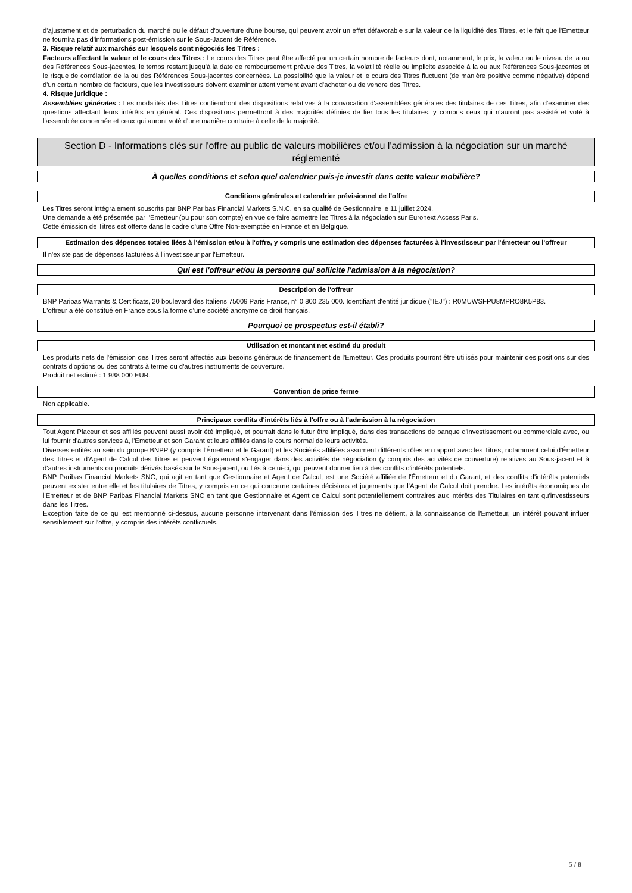d'ajustement et de perturbation du marché ou le défaut d'ouverture d'une bourse, qui peuvent avoir un effet défavorable sur la valeur de la liquidité des Titres, et le fait que l'Emetteur ne fournira pas d'informations post-émission sur le Sous-Jacent de Référence.
3. Risque relatif aux marchés sur lesquels sont négociés les Titres :
Facteurs affectant la valeur et le cours des Titres : Le cours des Titres peut être affecté par un certain nombre de facteurs dont, notamment, le prix, la valeur ou le niveau de la ou des Références Sous-jacentes, le temps restant jusqu'à la date de remboursement prévue des Titres, la volatilité réelle ou implicite associée à la ou aux Références Sous-jacentes et le risque de corrélation de la ou des Références Sous-jacentes concernées. La possibilité que la valeur et le cours des Titres fluctuent (de manière positive comme négative) dépend d'un certain nombre de facteurs, que les investisseurs doivent examiner attentivement avant d'acheter ou de vendre des Titres.
4. Risque juridique :
Assemblées générales : Les modalités des Titres contiendront des dispositions relatives à la convocation d'assemblées générales des titulaires de ces Titres, afin d'examiner des questions affectant leurs intérêts en général. Ces dispositions permettront à des majorités définies de lier tous les titulaires, y compris ceux qui n'auront pas assisté et voté à l'assemblée concernée et ceux qui auront voté d'une manière contraire à celle de la majorité.
Section D - Informations clés sur l'offre au public de valeurs mobilières et/ou l'admission à la négociation sur un marché réglementé
À quelles conditions et selon quel calendrier puis-je investir dans cette valeur mobilière?
Conditions générales et calendrier prévisionnel de l'offre
Les Titres seront intégralement souscrits par BNP Paribas Financial Markets S.N.C. en sa qualité de Gestionnaire le 11 juillet 2024.
Une demande a été présentée par l'Emetteur (ou pour son compte) en vue de faire admettre les Titres à la négociation sur Euronext Access Paris.
Cette émission de Titres est offerte dans le cadre d'une Offre Non-exemptée en France et en Belgique.
Estimation des dépenses totales liées à l'émission et/ou à l'offre, y compris une estimation des dépenses facturées à l'investisseur par l'émetteur ou l'offreur
Il n'existe pas de dépenses facturées à l'investisseur par l'Emetteur.
Qui est l'offreur et/ou la personne qui sollicite l'admission à la négociation?
Description de l'offreur
BNP Paribas Warrants & Certificats, 20 boulevard des Italiens 75009 Paris France, n° 0 800 235 000. Identifiant d'entité juridique ("IEJ") : R0MUWSFPU8MPRO8K5P83.
L'offreur a été constitué en France sous la forme d'une société anonyme de droit français.
Pourquoi ce prospectus est-il établi?
Utilisation et montant net estimé du produit
Les produits nets de l'émission des Titres seront affectés aux besoins généraux de financement de l'Emetteur. Ces produits pourront être utilisés pour maintenir des positions sur des contrats d'options ou des contrats à terme ou d'autres instruments de couverture.
Produit net estimé : 1 938 000 EUR.
Convention de prise ferme
Non applicable.
Principaux conflits d'intérêts liés à l'offre ou à l'admission à la négociation
Tout Agent Placeur et ses affiliés peuvent aussi avoir été impliqué, et pourrait dans le futur être impliqué, dans des transactions de banque d'investissement ou commerciale avec, ou lui fournir d'autres services à, l'Emetteur et son Garant et leurs affiliés dans le cours normal de leurs activités.
Diverses entités au sein du groupe BNPP (y compris l'Émetteur et le Garant) et les Sociétés affiliées assument différents rôles en rapport avec les Titres, notamment celui d'Émetteur des Titres et d'Agent de Calcul des Titres et peuvent également s'engager dans des activités de négociation (y compris des activités de couverture) relatives au Sous-jacent et à d'autres instruments ou produits dérivés basés sur le Sous-jacent, ou liés à celui-ci, qui peuvent donner lieu à des conflits d'intérêts potentiels.
BNP Paribas Financial Markets SNC, qui agit en tant que Gestionnaire et Agent de Calcul, est une Société affiliée de l'Émetteur et du Garant, et des conflits d'intérêts potentiels peuvent exister entre elle et les titulaires de Titres, y compris en ce qui concerne certaines décisions et jugements que l'Agent de Calcul doit prendre. Les intérêts économiques de l'Émetteur et de BNP Paribas Financial Markets SNC en tant que Gestionnaire et Agent de Calcul sont potentiellement contraires aux intérêts des Titulaires en tant qu'investisseurs dans les Titres.
Exception faite de ce qui est mentionné ci-dessus, aucune personne intervenant dans l'émission des Titres ne détient, à la connaissance de l'Emetteur, un intérêt pouvant influer sensiblement sur l'offre, y compris des intérêts conflictuels.
5 / 8